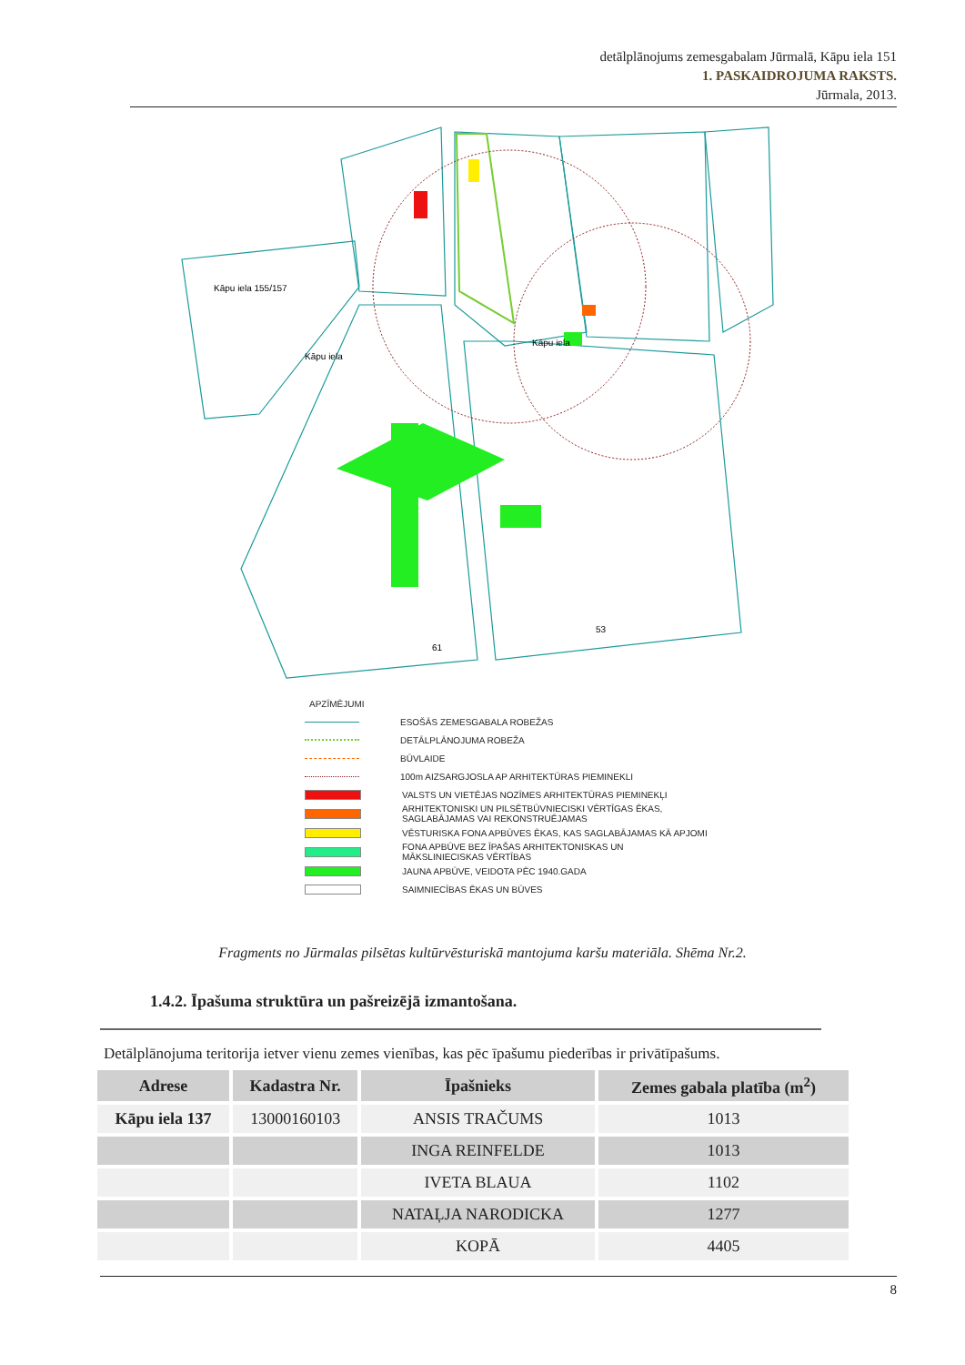detālplānojums zemesgabalam Jūrmalā, Kāpu iela 151
1. PASKAIDROJUMA RAKSTS.
Jūrmala, 2013.
Kāpu iela 155/157
Kāpu iela
Kāpu iela
61
53
APZĪMĒJUMI
ESOŠĀS ZEMESGABALA ROBEŽAS
DETĀLPLĀNOJUMA ROBEŽA
BŪVLAIDE
100m AIZSARGJOSLA AP ARHITEKTŪRAS PIEMINEKLI
VALSTS UN VIETĒJAS NOZĪMES ARHITEKTŪRAS PIEMINEKĻI
ARHITEKTONISKI UN PILSĒTBŪVNIECISKI VĒRTĪGAS ĒKAS,
SAGLABĀJAMAS VAI REKONSTRUĒJAMAS
VĒSTURISKA FONA APBŪVES ĒKAS, KAS SAGLABĀJAMAS KĀ APJOMI
FONA APBŪVE BEZ ĪPAŠAS ARHITEKTONISKAS UN
MĀKSLINIECISKAS VĒRTĪBAS
JAUNA APBŪVE, VEIDOTA PĒC 1940.GADA
SAIMNIECĪBAS ĒKAS UN BŪVES
Fragments no Jūrmalas pilsētas kultūrvēsturiskā mantojuma karšu materiāla. Shēma Nr.2.
1.4.2. Īpašuma struktūra un pašreizējā izmantošana.
Detālplānojuma teritorija ietver vienu zemes vienības, kas pēc īpašumu piederības ir privātīpašums.
| Adrese | Kadastra Nr. | Īpašnieks | Zemes gabala platība (m<sup>2</sup>) |
| --- | --- | --- | --- |
| Kāpu iela 137 | 13000160103 | ANSIS TRAČUMS | 1013 |
| | | INGA REINFELDE | 1013 |
| | | IVETA BLAUA | 1102 |
| | | NATAĻJA NARODICKA | 1277 |
| | | KOPĀ | 4405 |
8